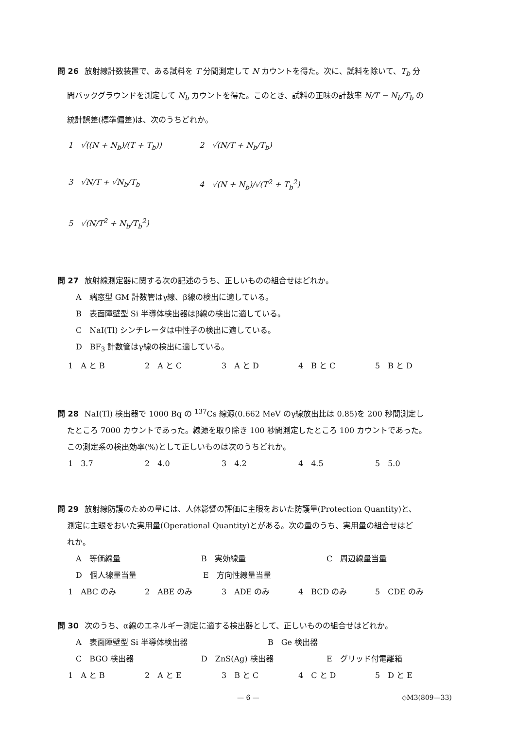問 26 放射線計数装置で、ある試料を T 分間測定して N カウントを得た。次に、試料を除いて、T<sub>b</sub> 分
間バックグラウンドを測定して N<sub>b</sub> カウントを得た。このとき、試料の正味の計数率 N/T − N<sub>b</sub>/T<sub>b</sub> の
統計誤差(標準偏差)は、次のうちどれか。
1　√((N + N<sub>b</sub>)/(T + T<sub>b</sub>)) 2　√(N/T + N<sub>b</sub>/T<sub>b</sub>) 3　√N/T + √N<sub>b</sub>/T<sub>b</sub> 4　√(N + N<sub>b</sub>)/√(T<sup>2</sup> + T<sub>b</sub><sup>2</sup>) 5　√(N/T<sup>2</sup> + N<sub>b</sub>/T<sub>b</sub><sup>2</sup>)
問 27 放射線測定器に関する次の記述のうち、正しいものの組合せはどれか。
A　端窓型 GM 計数管はγ線、β線の検出に適している。
B　表面障壁型 Si 半導体検出器はβ線の検出に適している。
C　NaI(Tl) シンチレータは中性子の検出に適している。
D　BF<sub>3</sub> 計数管はγ線の検出に適している。
1　A と B 2　A と C 3　A と D 4　B と C 5　B と D
問 28 NaI(Tl) 検出器で 1000 Bq の <sup>137</sup>Cs 線源(0.662 MeV のγ線放出比は 0.85)を 200 秒間測定し
たところ 7000 カウントであった。線源を取り除き 100 秒間測定したところ 100 カウントであった。
この測定系の検出効率(%)として正しいものは次のうちどれか。
1　3.7 2　4.0 3　4.2 4　4.5 5　5.0
問 29 放射線防護のための量には、人体影響の評価に主眼をおいた防護量(Protection Quantity)と、
測定に主眼をおいた実用量(Operational Quantity)とがある。次の量のうち、実用量の組合せはど
れか。
A　等価線量 B　実効線量 C　周辺線量当量
D　個人線量当量 E　方向性線量当量
1　ABC のみ 2　ABE のみ 3　ADE のみ 4　BCD のみ 5　CDE のみ
問 30 次のうち、α線のエネルギー測定に適する検出器として、正しいものの組合せはどれか。
A　表面障壁型 Si 半導体検出器 B　Ge 検出器
C　BGO 検出器 D　ZnS(Ag) 検出器 E　グリッド付電離箱
1　A と B 2　A と E 3　B と C 4　C と D 5　D と E
— 6 — ◇M3(809—33)